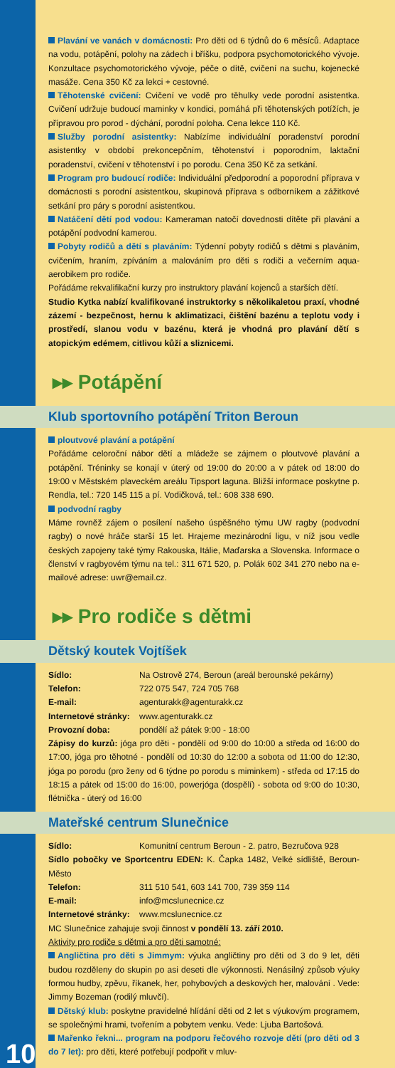Plavání ve vanách v domácnosti: Pro děti od 6 týdnů do 6 měsíců. Adaptace na vodu, potápění, polohy na zádech i bříšku, podpora psychomotorického vývoje. Konzultace psychomotorického vývoje, péče o dítě, cvičení na suchu, kojenecké masáže. Cena 350 Kč za lekci + cestovné.
Těhotenské cvičení: Cvičení ve vodě pro těhulky vede porodní asistentka. Cvičení udržuje budoucí maminky v kondici, pomáhá při těhotenských potížích, je přípravou pro porod - dýchání, porodní poloha. Cena lekce 110 Kč.
Služby porodní asistentky: Nabízíme individuální poradenství porodní asistentky v období prekoncepčním, těhotenství i poporodním, laktační poradenství, cvičení v těhotenství i po porodu. Cena 350 Kč za setkání.
Program pro budoucí rodiče: Individuální předporodní a poporodní příprava v domácnosti s porodní asistentkou, skupinová příprava s odborníkem a zážitkové setkání pro páry s porodní asistentkou.
Natáčení dětí pod vodou: Kameraman natočí dovednosti dítěte při plavání a potápění podvodní kamerou.
Pobyty rodičů a dětí s plaváním: Týdenní pobyty rodičů s dětmi s plaváním, cvičením, hraním, zpíváním a malováním pro děti s rodiči a večerním aqua-aerobikem pro rodiče.
Pořádáme rekvalifikační kurzy pro instruktory plavání kojenců a starších dětí.
Studio Kytka nabízí kvalifikované instruktorky s několikaletou praxí, vhodné zázemí - bezpečnost, hernu k aklimatizaci, čištění bazénu a teplotu vody i prostředí, slanou vodu v bazénu, která je vhodná pro plavání dětí s atopickým edémem, citlivou kůží a sliznicemi.
▸▸ Potápění
Klub sportovního potápění Triton Beroun
ploutvové plavání a potápění
Pořádáme celoroční nábor dětí a mládeže se zájmem o ploutvové plavání a potápění. Tréninky se konají v úterý od 19:00 do 20:00 a v pátek od 18:00 do 19:00 v Městském plaveckém areálu Tipsport laguna. Bližší informace poskytne p. Rendla, tel.: 720 145 115 a pí. Vodičková, tel.: 608 338 690.
podvodní ragby
Máme rovněž zájem o posílení našeho úspěšného týmu UW ragby (podvodní ragby) o nové hráče starší 15 let. Hrajeme mezinárodní ligu, v níž jsou vedle českých zapojeny také týmy Rakouska, Itálie, Maďarska a Slovenska. Informace o členství v ragbyovém týmu na tel.: 311 671 520, p. Polák 602 341 270 nebo na e-mailové adrese: uwr@email.cz.
▸▸ Pro rodiče s dětmi
Dětský koutek Vojtíšek
Sídlo: Na Ostrově 274, Beroun (areál berounské pekárny)
Telefon: 722 075 547, 724 705 768
E-mail: agenturakk@agenturakk.cz
Internetové stránky: www.agenturakk.cz
Provozní doba: pondělí až pátek 9:00 - 18:00
Zápisy do kurzů: jóga pro děti - pondělí od 9:00 do 10:00 a středa od 16:00 do 17:00, jóga pro těhotné - pondělí od 10:30 do 12:00 a sobota od 11:00 do 12:30, jóga po porodu (pro ženy od 6 týdne po porodu s miminkem) - středa od 17:15 do 18:15 a pátek od 15:00 do 16:00, powerjóga (dospělí) - sobota od 9:00 do 10:30, flétnička - úterý od 16:00
Mateřské centrum Slunečnice
Sídlo: Komunitní centrum Beroun - 2. patro, Bezručova 928
Sídlo pobočky ve Sportcentru EDEN: K. Čapka 1482, Velké sídliště, Beroun-Město
Telefon: 311 510 541, 603 141 700, 739 359 114
E-mail: info@mcslunecnice.cz
Internetové stránky: www.mcslunecnice.cz
MC Slunečnice zahajuje svoji činnost v pondělí 13. září 2010.
Aktivity pro rodiče s dětmi a pro děti samotné:
Angličtina pro děti s Jimmym: výuka angličtiny pro děti od 3 do 9 let, děti budou rozděleny do skupin po asi deseti dle výkonnosti. Nenásilný způsob výuky formou hudby, zpěvu, říkanek, her, pohybových a deskových her, malování . Vede: Jimmy Bozeman (rodilý mluvčí).
Dětský klub: poskytne pravidelné hlídání děti od 2 let s výukovým programem, se společnými hrami, tvořením a pobytem venku. Vede: Ljuba Bartošová.
Mařenko řekni... program na podporu řečového rozvoje dětí (pro děti od 3 do 7 let): pro děti, které potřebují podpořit v mluv-
10